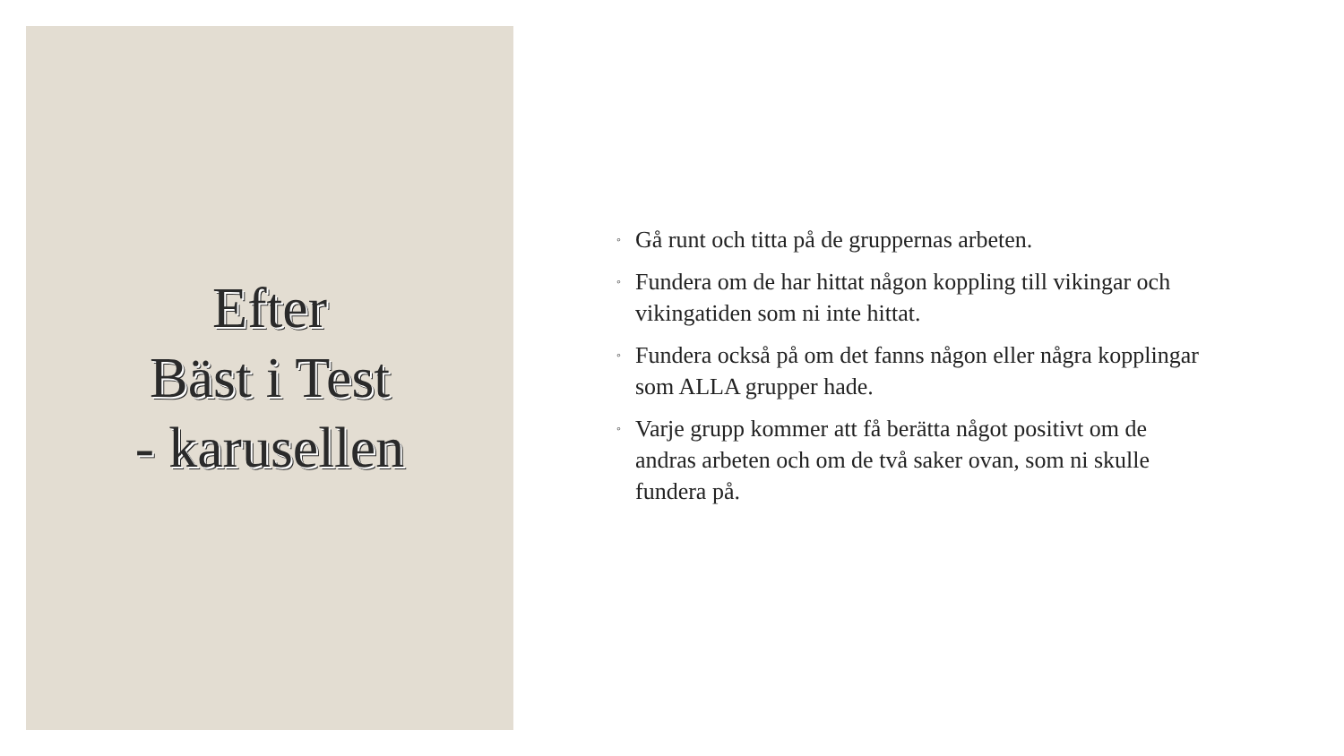Efter
Bäst i Test
- karusellen
◦ Gå runt och titta på de gruppernas arbeten.
◦ Fundera om de har hittat någon koppling till vikingar och vikingatiden som ni inte hittat.
◦ Fundera också på om det fanns någon eller några kopplingar som ALLA grupper hade.
◦ Varje grupp kommer att få berätta något positivt om de andras arbeten och om de två saker ovan, som ni skulle fundera på.